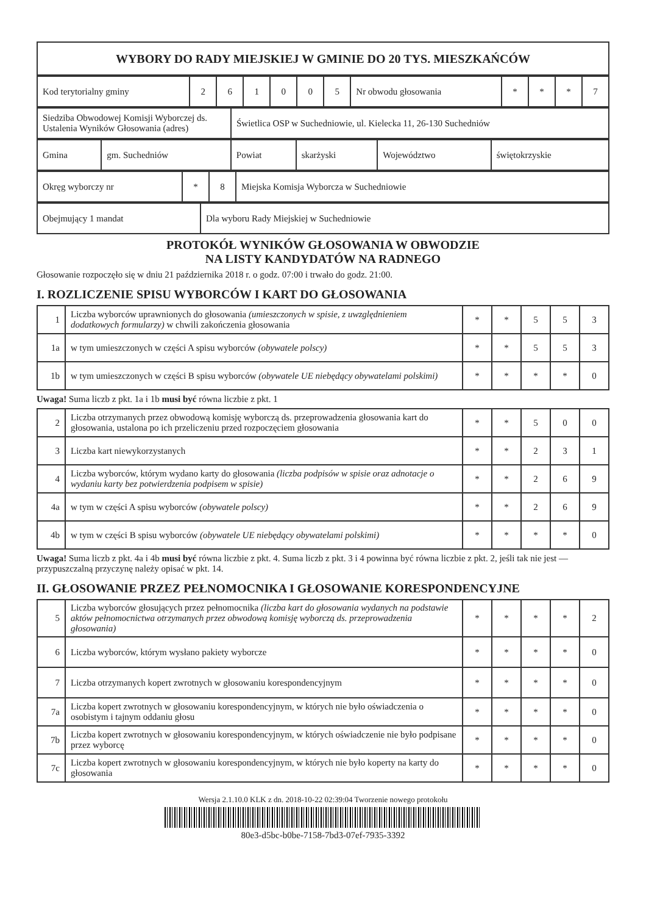| WYBORY DO RADY MIEJSKIEJ W GMINIE DO 20 TYS. MIESZKAŃCÓW |
| Kod terytorialny gminy | 2 | 6 | 1 | 0 | 0 | 5 | Nr obwodu głosowania | * | * | * | 7 |
| Siedziba Obwodowej Komisji Wyborczej ds. Ustalenia Wyników Głosowania (adres) | Świetlica OSP w Suchedniowie, ul. Kielecka 11, 26-130 Suchedniów |
| Gmina | gm. Suchedniów | Powiat | skarżyski | Województwo | świętokrzyskie |
| Okręg wyborczy nr | * | 8 | Miejska Komisja Wyborcza w Suchedniowie |
| Obejmujący 1 mandat | Dla wyboru Rady Miejskiej w Suchedniowie |
PROTOKÓŁ WYNIKÓW GŁOSOWANIA W OBWODZIE
NA LISTY KANDYDATÓW NA RADNEGO
Głosowanie rozpoczęło się w dniu 21 października 2018 r. o godz. 07:00 i trwało do godz. 21:00.
I. ROZLICZENIE SPISU WYBORCÓW I KART DO GŁOSOWANIA
| 1 | Liczba wyborców uprawnionych do głosowania (umieszczonych w spisie, z uwzględnieniem dodatkowych formularzy) w chwili zakończenia głosowania | * | * | 5 | 5 | 3 |
| 1a | w tym umieszczonych w części A spisu wyborców (obywatele polscy) | * | * | 5 | 5 | 3 |
| 1b | w tym umieszczonych w części B spisu wyborców (obywatele UE niebędący obywatelami polskimi) | * | * | * | * | 0 |
Uwaga! Suma liczb z pkt. 1a i 1b musi być równa liczbie z pkt. 1
| 2 | Liczba otrzymanych przez obwodową komisję wyborczą ds. przeprowadzenia głosowania kart do głosowania, ustalona po ich przeliczeniu przed rozpoczęciem głosowania | * | * | 5 | 0 | 0 |
| 3 | Liczba kart niewykorzystanych | * | * | 2 | 3 | 1 |
| 4 | Liczba wyborców, którym wydano karty do głosowania (liczba podpisów w spisie oraz adnotacje o wydaniu karty bez potwierdzenia podpisem w spisie) | * | * | 2 | 6 | 9 |
| 4a | w tym w części A spisu wyborców (obywatele polscy) | * | * | 2 | 6 | 9 |
| 4b | w tym w części B spisu wyborców (obywatele UE niebędący obywatelami polskimi) | * | * | * | * | 0 |
Uwaga! Suma liczb z pkt. 4a i 4b musi być równa liczbie z pkt. 4. Suma liczb z pkt. 3 i 4 powinna być równa liczbie z pkt. 2, jeśli tak nie jest — przypuszczalną przyczynę należy opisać w pkt. 14.
II. GŁOSOWANIE PRZEZ PEŁNOMOCNIKA I GŁOSOWANIE KORESPONDENCYJNE
| 5 | Liczba wyborców głosujących przez pełnomocnika (liczba kart do głosowania wydanych na podstawie aktów pełnomocnictwa otrzymanych przez obwodową komisję wyborczą ds. przeprowadzenia głosowania) | * | * | * | * | 2 |
| 6 | Liczba wyborców, którym wysłano pakiety wyborcze | * | * | * | * | 0 |
| 7 | Liczba otrzymanych kopert zwrotnych w głosowaniu korespondencyjnym | * | * | * | * | 0 |
| 7a | Liczba kopert zwrotnych w głosowaniu korespondencyjnym, w których nie było oświadczenia o osobistym i tajnym oddaniu głosu | * | * | * | * | 0 |
| 7b | Liczba kopert zwrotnych w głosowaniu korespondencyjnym, w których oświadczenie nie było podpisane przez wyborcę | * | * | * | * | 0 |
| 7c | Liczba kopert zwrotnych w głosowaniu korespondencyjnym, w których nie było koperty na karty do głosowania | * | * | * | * | 0 |
Wersja 2.1.10.0 KLK z dn. 2018-10-22 02:39:04 Tworzenie nowego protokołu
80e3-d5bc-b0be-7158-7bd3-07ef-7935-3392